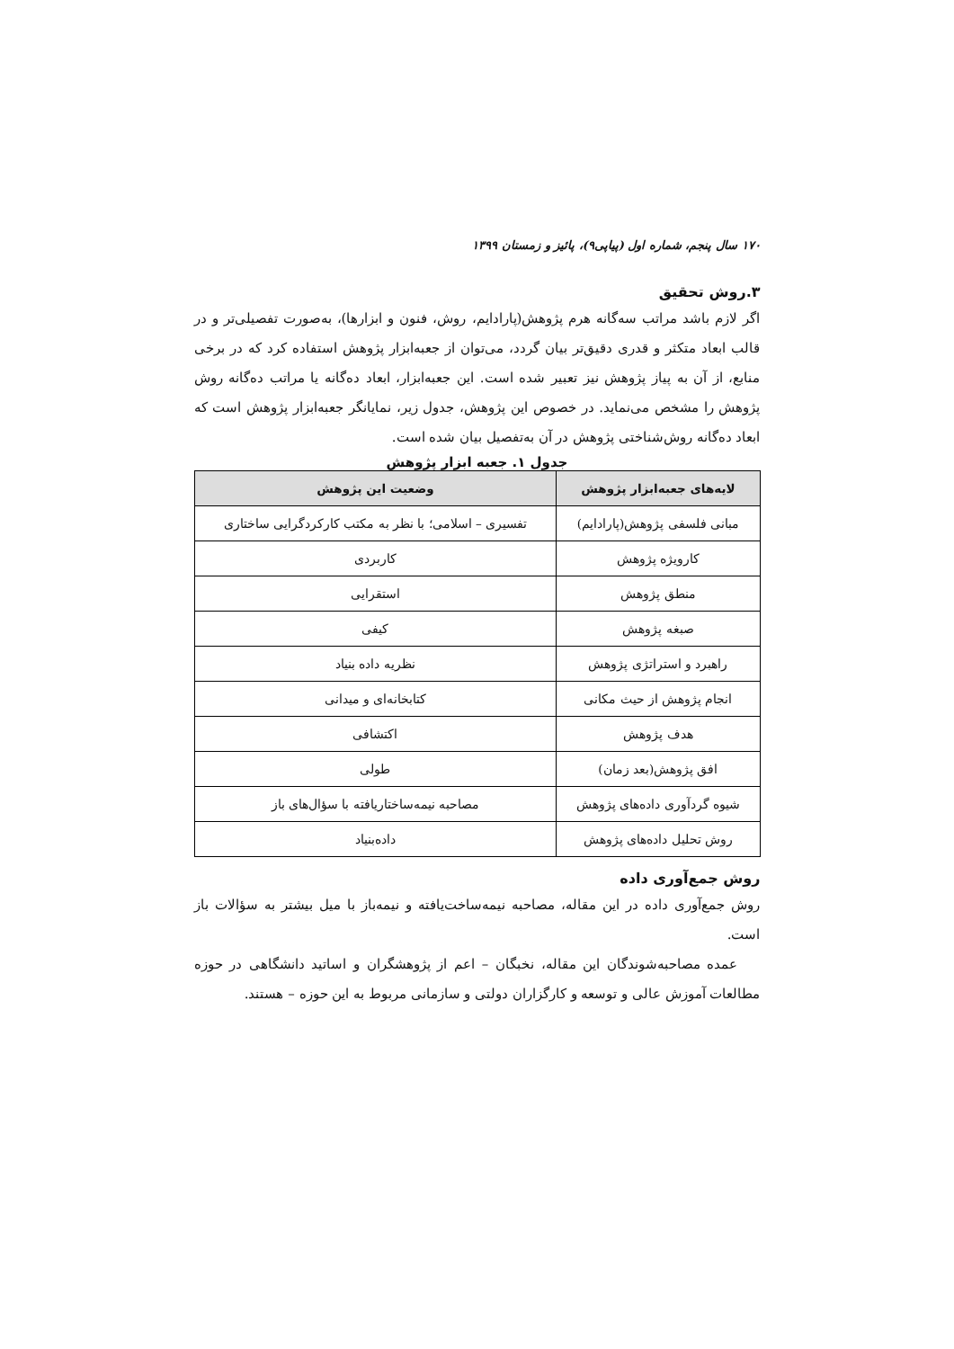۱۷۰ سال پنجم، شماره اول (پیاپی۹)، پائیز و زمستان ۱۳۹۹
۳.روش تحقیق
اگر لازم باشد مراتب سه‌گانه هرم پژوهش(پارادایم، روش، فنون و ابزارها)، به‌صورت تفصیلی‌تر و در قالب ابعاد متکثر و قدری دقیق‌تر بیان گردد، می‌توان از جعبه‌ابزار پژوهش استفاده کرد که در برخی منابع، از آن به پیاز پژوهش نیز تعبیر شده است. این جعبه‌ابزار، ابعاد ده‌گانه یا مراتب ده‌گانه روش پژوهش را مشخص می‌نماید. در خصوص این پژوهش، جدول زیر، نمایانگر جعبه‌ابزار پژوهش است که ابعاد ده‌گانه روش‌شناختی پژوهش در آن به‌تفصیل بیان شده است.
جدول ۱. جعبه ابزار پژوهش
| لایه‌های جعبه‌ابزار پژوهش | وضعیت این پژوهش |
| --- | --- |
| مبانی فلسفی پژوهش(پارادایم) | تفسیری – اسلامی؛ با نظر به مکتب کارکردگرایی ساختاری |
| کارویژه پژوهش | کاربردی |
| منطق پژوهش | استقرایی |
| صبغه پژوهش | کیفی |
| راهبرد و استراتژی پژوهش | نظریه داده بنیاد |
| انجام پژوهش از حیث مکانی | کتابخانه‌ای و میدانی |
| هدف پژوهش | اکتشافی |
| افق پژوهش(بعد زمان) | طولی |
| شیوه گردآوری داده‌های پژوهش | مصاحبه نیمه‌ساختاریافته با سؤال‌های باز |
| روش تحلیل داده‌های پژوهش | داده‌بنیاد |
روش جمع‌آوری داده
روش جمع‌آوری داده در این مقاله، مصاحبه نیمه‌ساخت‌یافته و نیمه‌باز با میل بیشتر به سؤالات باز است.
عمده مصاحبه‌شوندگان این مقاله، نخبگان – اعم از پژوهشگران و اساتید دانشگاهی در حوزه مطالعات آموزش عالی و توسعه و کارگزاران دولتی و سازمانی مربوط به این حوزه – هستند.